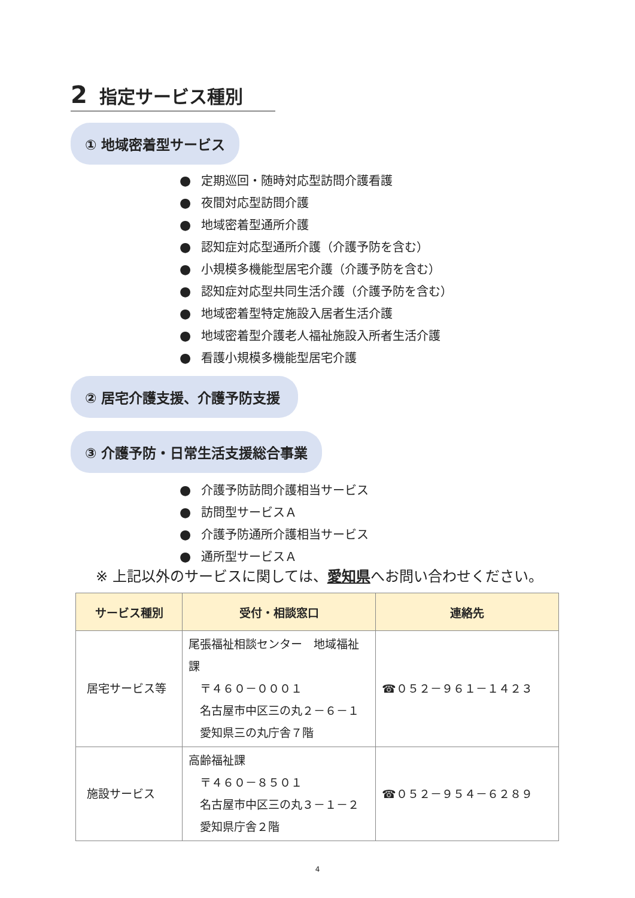2 指定サービス種別
① 地域密着型サービス
● 定期巡回・随時対応型訪問介護看護
● 夜間対応型訪問介護
● 地域密着型通所介護
● 認知症対応型通所介護（介護予防を含む）
● 小規模多機能型居宅介護（介護予防を含む）
● 認知症対応型共同生活介護（介護予防を含む）
● 地域密着型特定施設入居者生活介護
● 地域密着型介護老人福祉施設入所者生活介護
● 看護小規模多機能型居宅介護
② 居宅介護支援、介護予防支援
③ 介護予防・日常生活支援総合事業
● 介護予防訪問介護相当サービス
● 訪問型サービスＡ
● 介護予防通所介護相当サービス
● 通所型サービスＡ
※ 上記以外のサービスに関しては、愛知県へお問い合わせください。
| サービス種別 | 受付・相談窓口 | 連絡先 |
| --- | --- | --- |
| 居宅サービス等 | 尾張福祉相談センター 地域福祉課 〒４６０－０００１ 名古屋市中区三の丸２－６－１ 愛知県三の丸庁舎７階 | ☎０５２－９６１－１４２３ |
| 施設サービス | 高齢福祉課 〒４６０－８５０１ 名古屋市中区三の丸３－１－２ 愛知県庁舎２階 | ☎０５２－９５４－６２８９ |
4